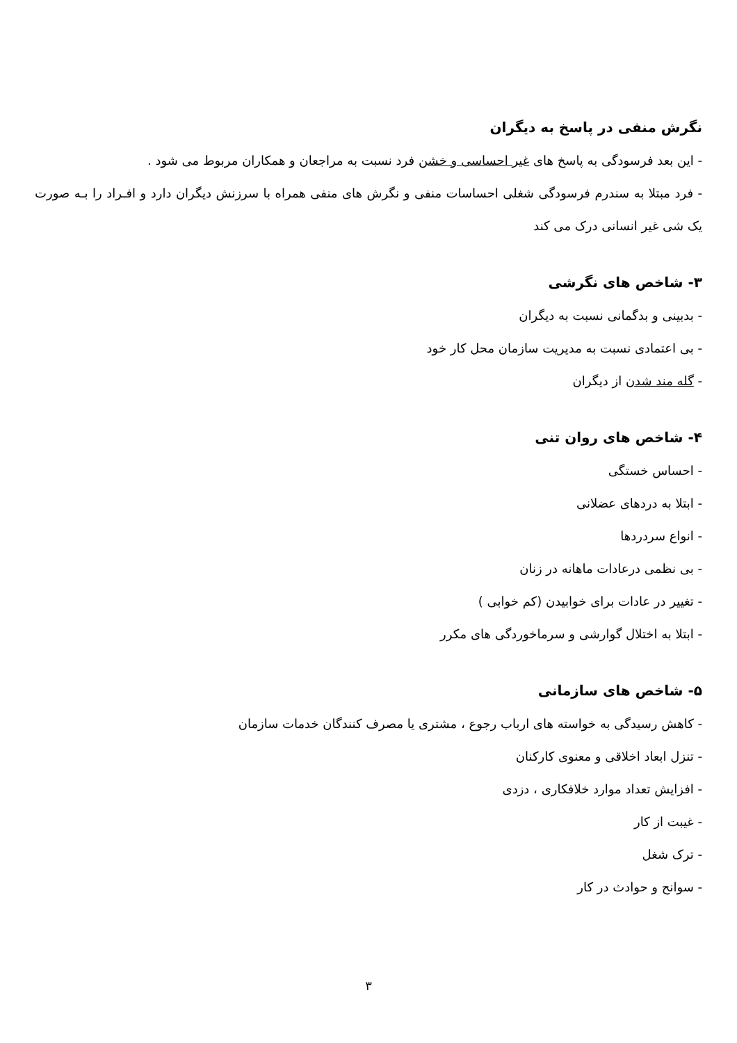نگرش منفی در پاسخ به دیگران
- این بعد فرسودگی به پاسخ های غیر احساسی و خشن فرد نسبت به مراجعان و همکاران مربوط می شود .
- فرد مبتلا به سندرم فرسودگی شغلی احساسات منفی و نگرش های منفی همراه با سرزنش دیگران دارد و افـراد را بـه صورت یک شی غیر انسانی درک می کند
۳- شاخص های نگرشی
- بدبینی و بدگمانی نسبت به دیگران
- بی اعتمادی نسبت به مدیریت سازمان محل کار خود
- گله مند شدن از دیگران
۴- شاخص های روان تنی
- احساس خستگی
- ابتلا به دردهای عضلانی
- انواع سردردها
- بی نظمی درعادات ماهانه در زنان
- تغییر در عادات برای خوابیدن (کم خوابی )
- ابتلا به اختلال گوارشی و سرماخوردگی های مکرر
۵- شاخص های سازمانی
- کاهش رسیدگی به خواسته های ارباب رجوع ، مشتری یا مصرف کنندگان خدمات سازمان
- تنزل ابعاد اخلاقی و معنوی کارکنان
- افزایش تعداد موارد خلافکاری ، دزدی
- غیبت از کار
- ترک شغل
- سوانح و حوادث در کار
۳